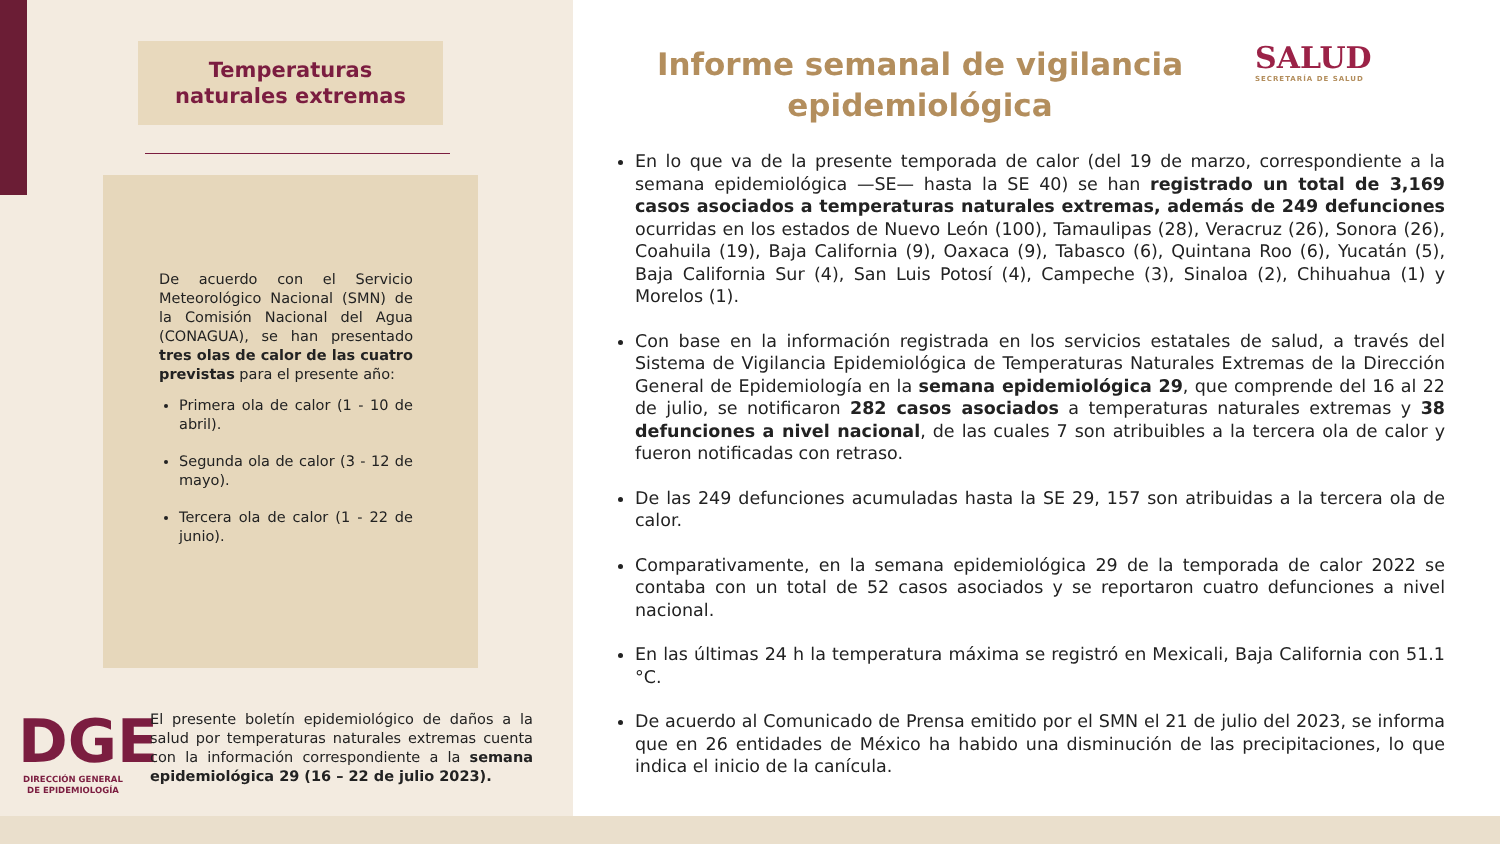Temperaturas
naturales extremas
De acuerdo con el Servicio Meteorológico Nacional (SMN) de la Comisión Nacional del Agua (CONAGUA), se han presentado tres olas de calor de las cuatro previstas para el presente año:
Primera ola de calor (1 - 10 de abril).
Segunda ola de calor (3 - 12 de mayo).
Tercera ola de calor (1 - 22 de junio).
DGE
DIRECCIÓN GENERAL
DE EPIDEMIOLOGÍA
El presente boletín epidemiológico de daños a la salud por temperaturas naturales extremas cuenta con la información correspondiente a la semana epidemiológica 29 (16 – 22 de julio 2023).
Informe semanal de vigilancia epidemiológica
SALUD
SECRETARÍA DE SALUD
En lo que va de la presente temporada de calor (del 19 de marzo, correspondiente a la semana epidemiológica —SE— hasta la SE 40) se han registrado un total de 3,169 casos asociados a temperaturas naturales extremas, además de 249 defunciones ocurridas en los estados de Nuevo León (100), Tamaulipas (28), Veracruz (26), Sonora (26), Coahuila (19), Baja California (9), Oaxaca (9), Tabasco (6), Quintana Roo (6), Yucatán (5), Baja California Sur (4), San Luis Potosí (4), Campeche (3), Sinaloa (2), Chihuahua (1) y Morelos (1).
Con base en la información registrada en los servicios estatales de salud, a través del Sistema de Vigilancia Epidemiológica de Temperaturas Naturales Extremas de la Dirección General de Epidemiología en la semana epidemiológica 29, que comprende del 16 al 22 de julio, se notificaron 282 casos asociados a temperaturas naturales extremas y 38 defunciones a nivel nacional, de las cuales 7 son atribuibles a la tercera ola de calor y fueron notificadas con retraso.
De las 249 defunciones acumuladas hasta la SE 29, 157 son atribuidas a la tercera ola de calor.
Comparativamente, en la semana epidemiológica 29 de la temporada de calor 2022 se contaba con un total de 52 casos asociados y se reportaron cuatro defunciones a nivel nacional.
En las últimas 24 h la temperatura máxima se registró en Mexicali, Baja California con 51.1 °C.
De acuerdo al Comunicado de Prensa emitido por el SMN el 21 de julio del 2023, se informa que en 26 entidades de México ha habido una disminución de las precipitaciones, lo que indica el inicio de la canícula.